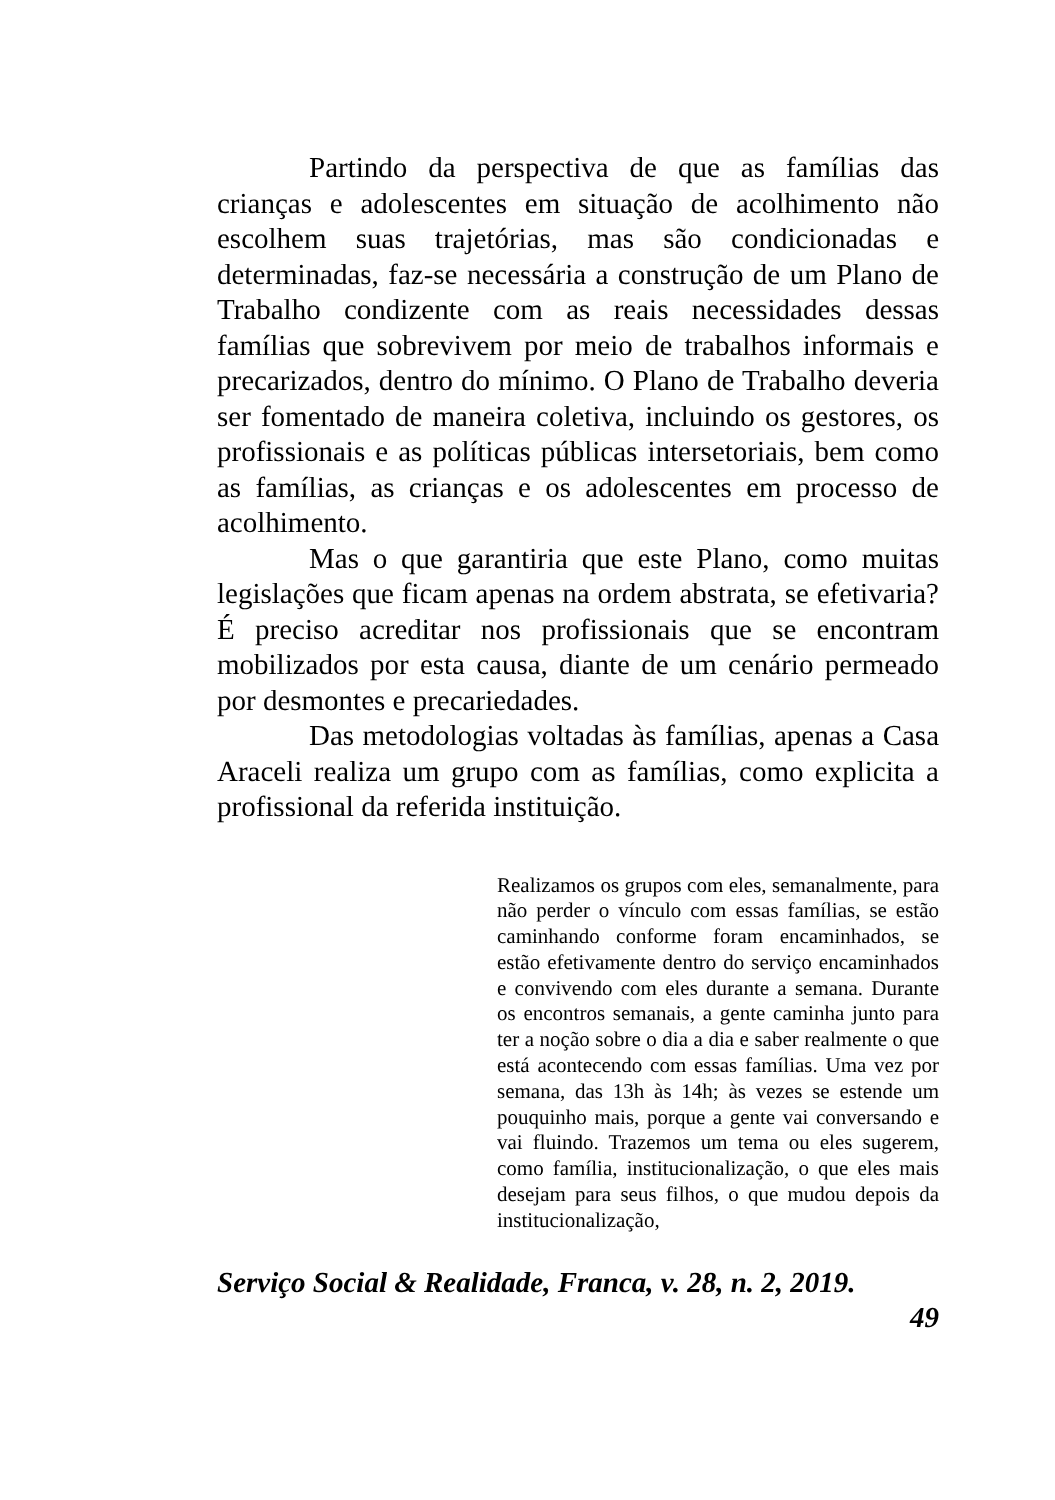Partindo da perspectiva de que as famílias das crianças e adolescentes em situação de acolhimento não escolhem suas trajetórias, mas são condicionadas e determinadas, faz-se necessária a construção de um Plano de Trabalho condizente com as reais necessidades dessas famílias que sobrevivem por meio de trabalhos informais e precarizados, dentro do mínimo. O Plano de Trabalho deveria ser fomentado de maneira coletiva, incluindo os gestores, os profissionais e as políticas públicas intersetoriais, bem como as famílias, as crianças e os adolescentes em processo de acolhimento.
Mas o que garantiria que este Plano, como muitas legislações que ficam apenas na ordem abstrata, se efetivaria? É preciso acreditar nos profissionais que se encontram mobilizados por esta causa, diante de um cenário permeado por desmontes e precariedades.
Das metodologias voltadas às famílias, apenas a Casa Araceli realiza um grupo com as famílias, como explicita a profissional da referida instituição.
Realizamos os grupos com eles, semanalmente, para não perder o vínculo com essas famílias, se estão caminhando conforme foram encaminhados, se estão efetivamente dentro do serviço encaminhados e convivendo com eles durante a semana. Durante os encontros semanais, a gente caminha junto para ter a noção sobre o dia a dia e saber realmente o que está acontecendo com essas famílias. Uma vez por semana, das 13h às 14h; às vezes se estende um pouquinho mais, porque a gente vai conversando e vai fluindo. Trazemos um tema ou eles sugerem, como família, institucionalização, o que eles mais desejam para seus filhos, o que mudou depois da institucionalização,
Serviço Social & Realidade, Franca, v. 28, n. 2, 2019.
49